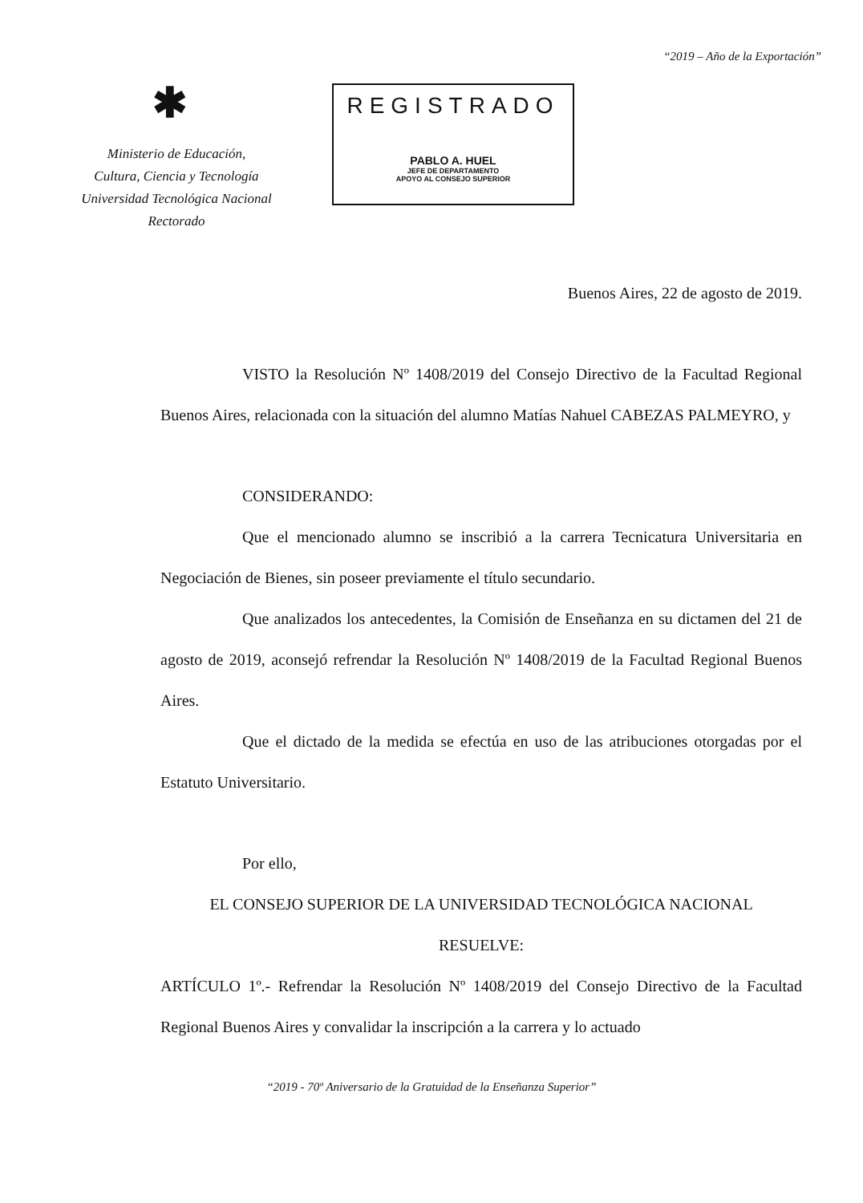“2019 – Año de la Exportación”
✱
Ministerio de Educación,
Cultura, Ciencia y Tecnología
Universidad Tecnológica Nacional
Rectorado
REGISTRADO
PABLO A. HUEL
JEFE DE DEPARTAMENTO
APOYO AL CONSEJO SUPERIOR
Buenos Aires, 22 de agosto de 2019.
VISTO la Resolución Nº 1408/2019 del Consejo Directivo de la Facultad Regional Buenos Aires, relacionada con la situación del alumno Matías Nahuel CABEZAS PALMEYRO, y
CONSIDERANDO:
Que el mencionado alumno se inscribió a la carrera Tecnicatura Universitaria en Negociación de Bienes, sin poseer previamente el título secundario.
Que analizados los antecedentes, la Comisión de Enseñanza en su dictamen del 21 de agosto de 2019, aconsejó refrendar la Resolución Nº 1408/2019 de la Facultad Regional Buenos Aires.
Que el dictado de la medida se efectúa en uso de las atribuciones otorgadas por el Estatuto Universitario.
Por ello,
EL CONSEJO SUPERIOR DE LA UNIVERSIDAD TECNOLÓGICA NACIONAL
RESUELVE:
ARTÍCULO 1º.- Refrendar la Resolución Nº 1408/2019 del Consejo Directivo de la Facultad Regional Buenos Aires y convalidar la inscripción a la carrera y lo actuado
“2019 - 70º Aniversario de la Gratuidad de la Enseñanza Superior”